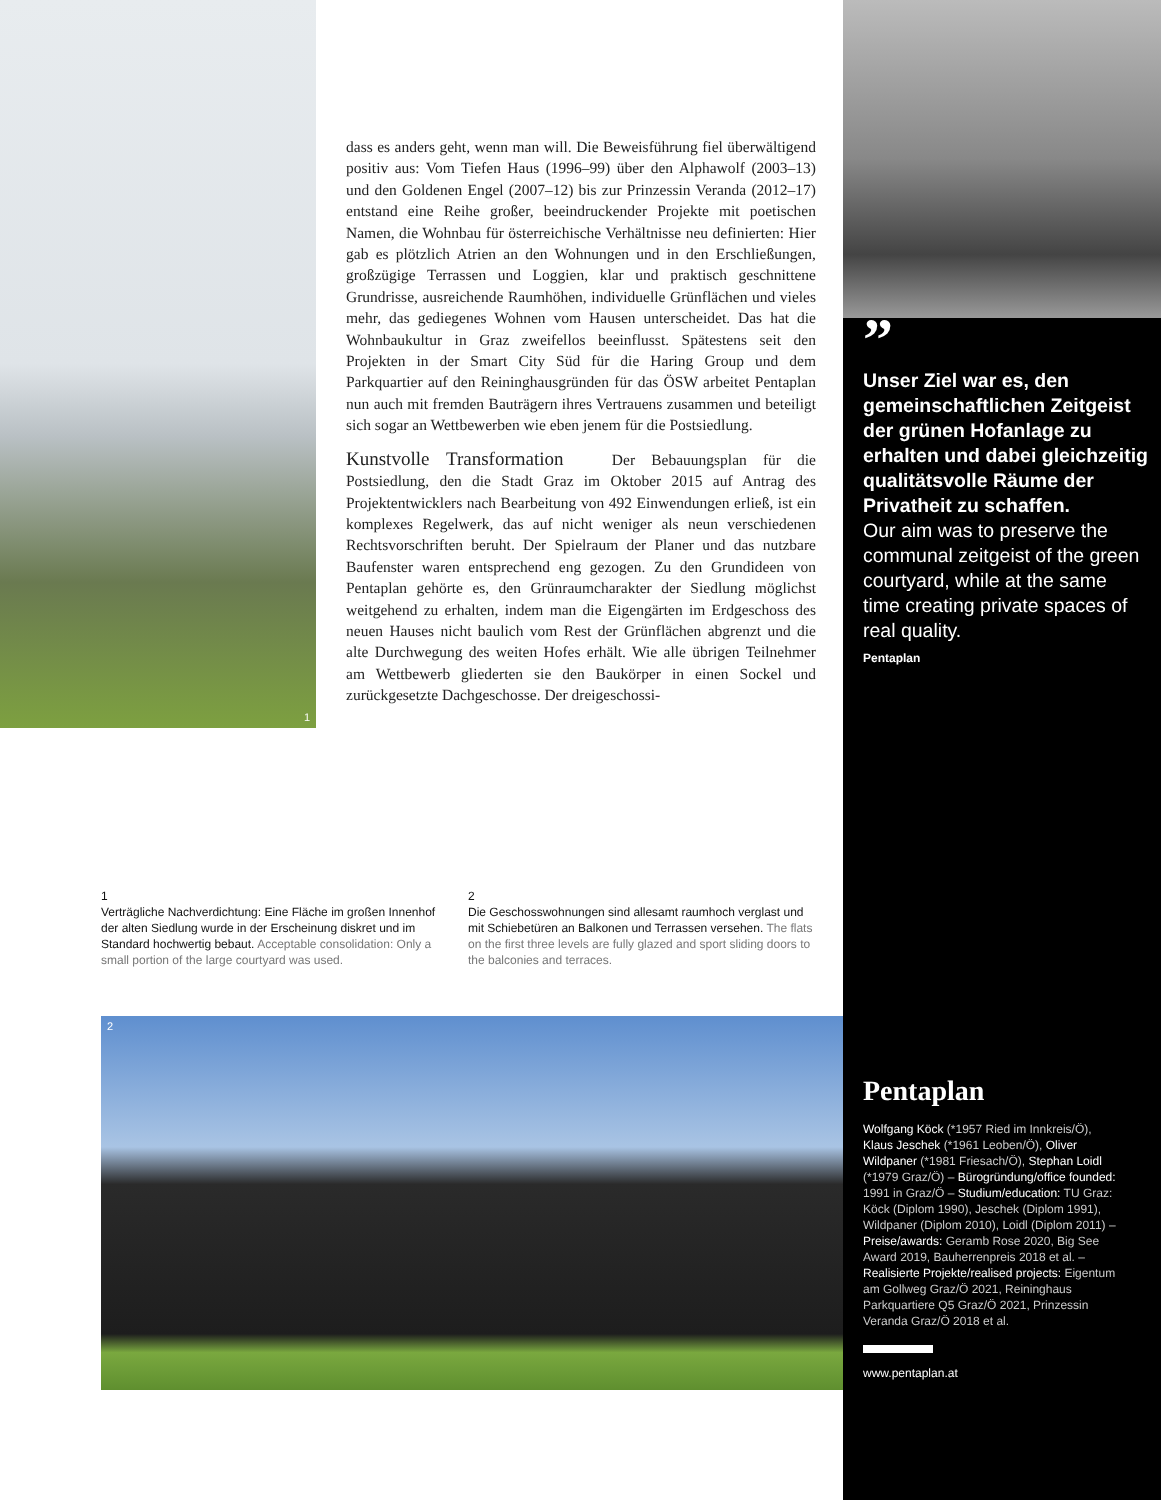1
2
dass es anders geht, wenn man will. Die Beweisführung fiel überwältigend positiv aus: Vom Tiefen Haus (1996–99) über den Alphawolf (2003–13) und den Goldenen Engel (2007–12) bis zur Prinzessin Veranda (2012–17) entstand eine Reihe großer, beeindruckender Projekte mit poetischen Namen, die Wohnbau für österreichische Verhältnisse neu definierten: Hier gab es plötzlich Atrien an den Wohnungen und in den Erschließungen, großzügige Terrassen und Loggien, klar und praktisch geschnittene Grundrisse, ausreichende Raumhöhen, individuelle Grünflächen und vieles mehr, das gediegenes Wohnen vom Hausen unterscheidet. Das hat die Wohnbaukultur in Graz zweifellos beeinflusst. Spätestens seit den Projekten in der Smart City Süd für die Haring Group und dem Parkquartier auf den Reininghausgründen für das ÖSW arbeitet Pentaplan nun auch mit fremden Bauträgern ihres Vertrauens zusammen und beteiligt sich sogar an Wettbewerben wie eben jenem für die Postsiedlung.
Kunstvolle Transformation Der Bebauungsplan für die Postsiedlung, den die Stadt Graz im Oktober 2015 auf Antrag des Projektentwicklers nach Bearbeitung von 492 Einwendungen erließ, ist ein komplexes Regelwerk, das auf nicht weniger als neun verschiedenen Rechtsvorschriften beruht. Der Spielraum der Planer und das nutzbare Baufenster waren entsprechend eng gezogen. Zu den Grundideen von Pentaplan gehörte es, den Grünraumcharakter der Siedlung möglichst weitgehend zu erhalten, indem man die Eigengärten im Erdgeschoss des neuen Hauses nicht baulich vom Rest der Grünflächen abgrenzt und die alte Durchwegung des weiten Hofes erhält. Wie alle übrigen Teilnehmer am Wettbewerb gliederten sie den Baukörper in einen Sockel und zurückgesetzte Dachgeschosse. Der dreigeschossi-
”
Unser Ziel war es, den gemeinschaftlichen Zeitgeist der grünen Hofanlage zu erhalten und dabei gleichzeitig qualitätsvolle Räume der Privatheit zu schaffen.
Our aim was to preserve the communal zeitgeist of the green courtyard, while at the same time creating private spaces of real quality.
Pentaplan
1
Verträgliche Nachverdichtung: Eine Fläche im großen Innenhof der alten Siedlung wurde in der Erscheinung diskret und im Standard hochwertig bebaut. Acceptable consolidation: Only a small portion of the large courtyard was used.
2
Die Geschosswohnungen sind allesamt raumhoch verglast und mit Schiebetüren an Balkonen und Terrassen versehen. The flats on the first three levels are fully glazed and sport sliding doors to the balconies and terraces.
Pentaplan
Wolfgang Köck (*1957 Ried im Innkreis/Ö), Klaus Jeschek (*1961 Leoben/Ö), Oliver Wildpaner (*1981 Friesach/Ö), Stephan Loidl (*1979 Graz/Ö) – Bürogründung/office founded: 1991 in Graz/Ö – Studium/education: TU Graz: Köck (Diplom 1990), Jeschek (Diplom 1991), Wildpaner (Diplom 2010), Loidl (Diplom 2011) – Preise/awards: Geramb Rose 2020, Big See Award 2019, Bauherrenpreis 2018 et al. – Realisierte Projekte/realised projects: Eigentum am Gollweg Graz/Ö 2021, Reininghaus Parkquartiere Q5 Graz/Ö 2021, Prinzessin Veranda Graz/Ö 2018 et al.
www.pentaplan.at